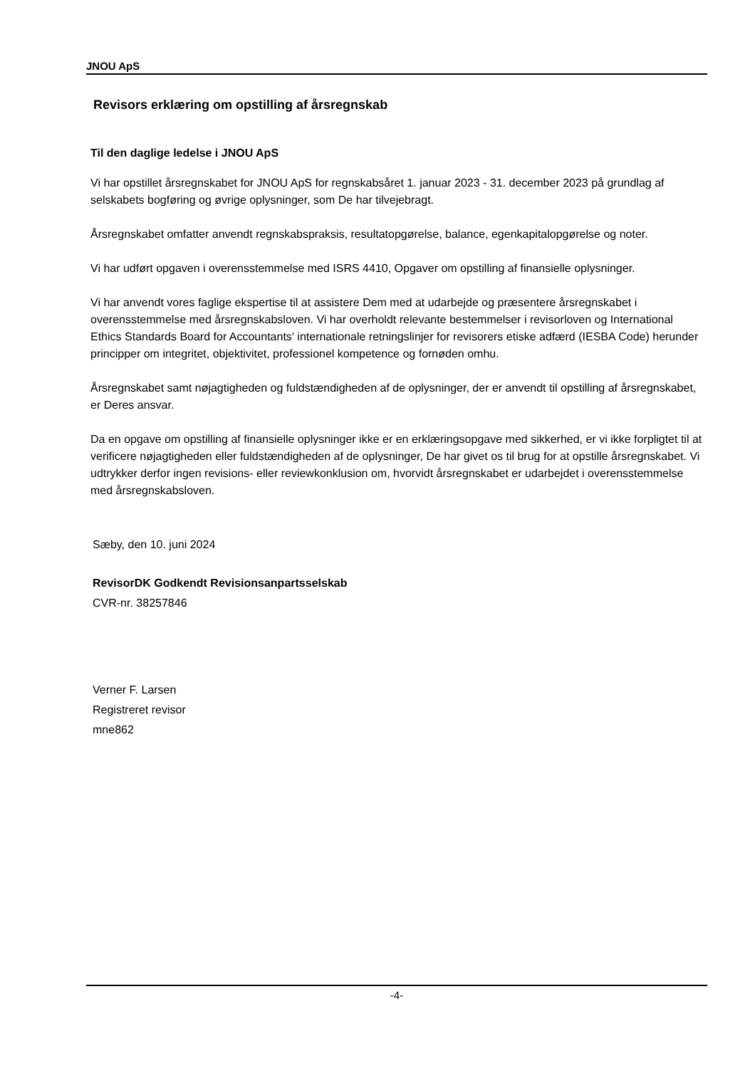JNOU ApS
Revisors erklæring om opstilling af årsregnskab
Til den daglige ledelse i JNOU ApS
Vi har opstillet årsregnskabet for JNOU ApS for regnskabsåret 1. januar 2023 - 31. december 2023 på grundlag af selskabets bogføring og øvrige oplysninger, som De har tilvejebragt.
Årsregnskabet omfatter anvendt regnskabspraksis, resultatopgørelse, balance, egenkapitalopgørelse og noter.
Vi har udført opgaven i overensstemmelse med ISRS 4410, Opgaver om opstilling af finansielle oplysninger.
Vi har anvendt vores faglige ekspertise til at assistere Dem med at udarbejde og præsentere årsregnskabet i overensstemmelse med årsregnskabsloven. Vi har overholdt relevante bestemmelser i revisorloven og International Ethics Standards Board for Accountants' internationale retningslinjer for revisorers etiske adfærd (IESBA Code) herunder principper om integritet, objektivitet, professionel kompetence og fornøden omhu.
Årsregnskabet samt nøjagtigheden og fuldstændigheden af de oplysninger, der er anvendt til opstilling af årsregnskabet, er Deres ansvar.
Da en opgave om opstilling af finansielle oplysninger ikke er en erklæringsopgave med sikkerhed, er vi ikke forpligtet til at verificere nøjagtigheden eller fuldstændigheden af de oplysninger, De har givet os til brug for at opstille årsregnskabet. Vi udtrykker derfor ingen revisions- eller reviewkonklusion om, hvorvidt årsregnskabet er udarbejdet i overensstemmelse med årsregnskabsloven.
Sæby, den 10. juni 2024
RevisorDK Godkendt Revisionsanpartsselskab
CVR-nr. 38257846
Verner F. Larsen
Registreret revisor
mne862
-4-